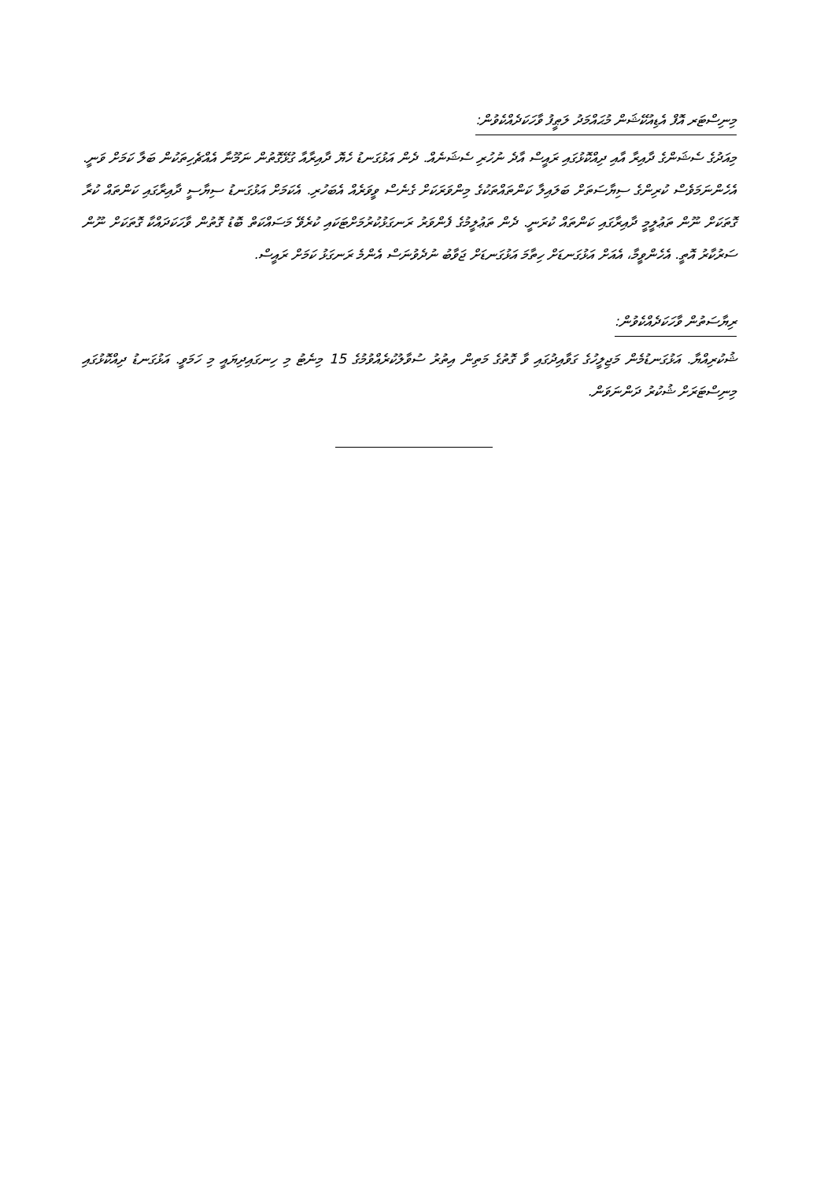މިނިސްޓަރ އޮފް އެޑިއުކޭޝަން މުޙައްމަދު ލަޠީފު ވާހަކަދެއްކެވުން:
މިއަދުގެ ސެޝަންގެ ދާއިރާ އާއި ދިއްކޮޅުގައި ރައީސް އާދެ ނުހުރި ސެޝަނެއް. ދެން އަޅުގަނޑު ހެޔޮ ދާއިރާއާ ގުޅޭގޮތުން ނަމޫނާ އެއްޗެހިތަކުން ބަލާ ކަމަށް ވަނީ. އެހެންނަމަވެސް ކުރިންގެ ސިޔާސަތަށް ބަލައިލާ ކަންތައްތަކުގެ މިންވަރަކަށް ގެނެސް ވީވަރެއް އެބަހުރި. އެކަމަށް އަޅުގަނޑު ސިޔާސީ ދާއިރާގައި ކަންތައް ކުރާ ގޮތަކަށް ނޫން ތަޢުލީމީ ދާއިރާގައި ކަންތައް ކުރަނީ. ދެން ތަޢުލީމުގެ ފެންވަރު ރަނގަޅުކުރުމަށްޓަކައި ކުރެވޭ މަސައްކަތް ބޮޑު ގޮތުން ވާހަކަދައްކާ ގޮތަކަށް ނޫން ސަރުކާރު އޮތީ. އެހެންވީމާ، އެއަށް އަޅުގަނޑަށް ހިތާމަ އަޅުގަނޑަށް ޖަވާބު ނުދެވުނަސް އެންމެ ރަނގަޅު ކަމަށް ރައީސް.
ރިޔާސަތުން ވާހަކަދެއްކެވުން:
ޝުކުރިއްޔާ. އަޅުގަނޑުމެން މަޖިލީހުގެ ގަވާއިދުގައި ވާ ގޮތުގެ މަތިން އިތުރު ސުވާލުކުރެއްވުމުގެ 15 މިނެޓު މި ހިނގައިދިޔައީ މި ހަމަވީ. އަޅުގަނޑު ދިއްކޮޅުގައި މިނިސްޓަރަށް ޝުކުރު ދަންނަވަން.